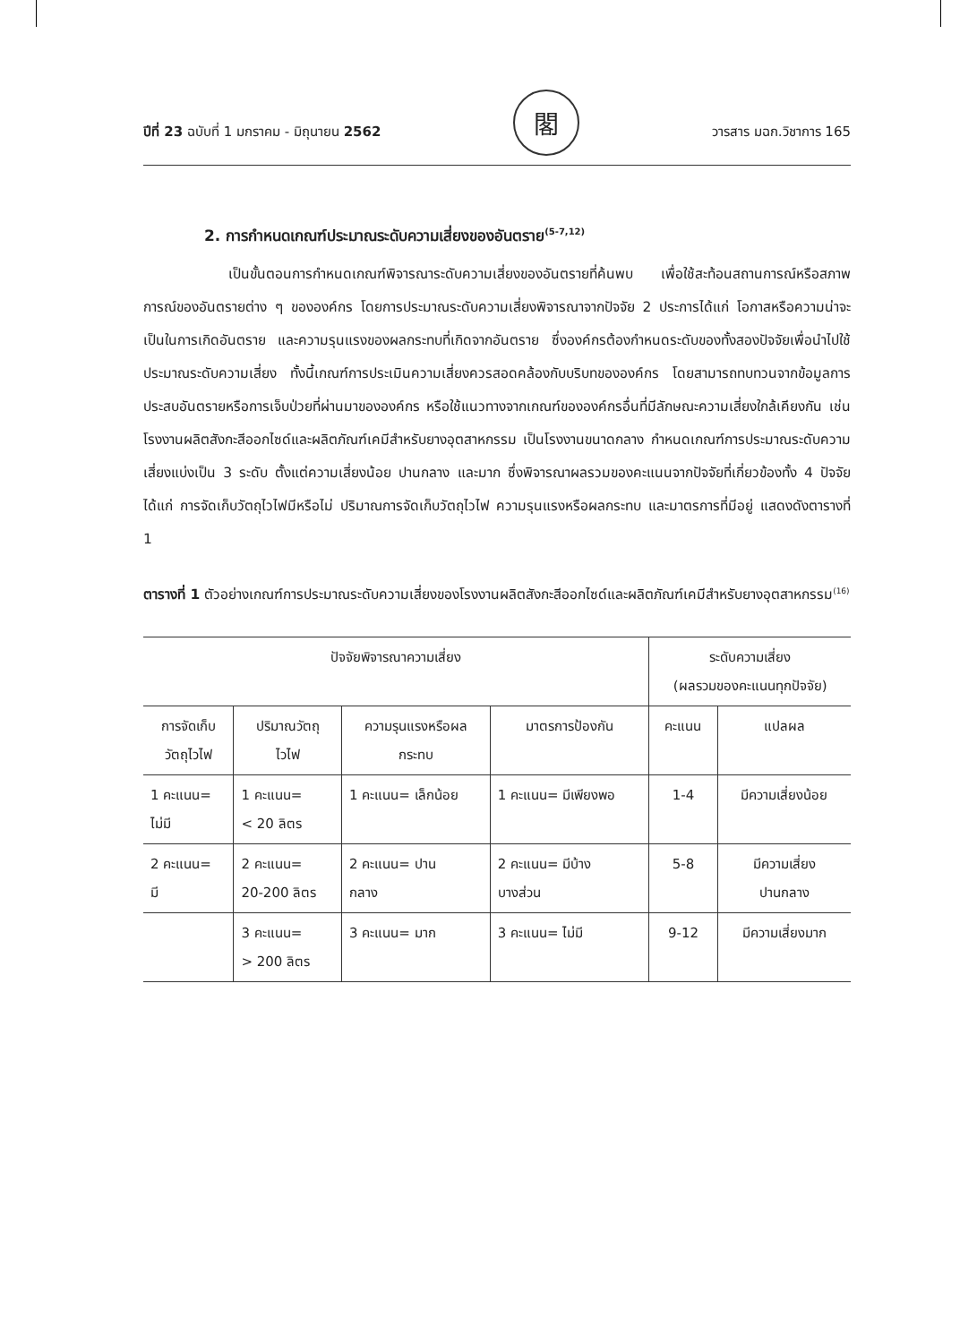ปีที่ 23 ฉบับที่ 1 มกราคม - มิถุนายน 2562
閣
วารสาร มฉก.วิชาการ 165
2. การกำหนดเกณฑ์ประมาณระดับความเสี่ยงของอันตราย<sup>(5-7,12)</sup>
เป็นขั้นตอนการกำหนดเกณฑ์พิจารณาระดับความเสี่ยงของอันตรายที่ค้นพบ เพื่อใช้สะท้อนสถานการณ์หรือสภาพการณ์ของอันตรายต่าง ๆ ขององค์กร โดยการประมาณระดับความเสี่ยงพิจารณาจากปัจจัย 2 ประการได้แก่ โอกาสหรือความน่าจะเป็นในการเกิดอันตราย และความรุนแรงของผลกระทบที่เกิดจากอันตราย ซึ่งองค์กรต้องกำหนดระดับของทั้งสองปัจจัยเพื่อนำไปใช้ประมาณระดับความเสี่ยง ทั้งนี้เกณฑ์การประเมินความเสี่ยงควรสอดคล้องกับบริบทขององค์กร โดยสามารถทบทวนจากข้อมูลการประสบอันตรายหรือการเจ็บป่วยที่ผ่านมาขององค์กร หรือใช้แนวทางจากเกณฑ์ขององค์กรอื่นที่มีลักษณะความเสี่ยงใกล้เคียงกัน เช่น โรงงานผลิตสังกะสีออกไซด์และผลิตภัณฑ์เคมีสำหรับยางอุตสาหกรรม เป็นโรงงานขนาดกลาง กำหนดเกณฑ์การประมาณระดับความเสี่ยงแบ่งเป็น 3 ระดับ ตั้งแต่ความเสี่ยงน้อย ปานกลาง และมาก ซึ่งพิจารณาผลรวมของคะแนนจากปัจจัยที่เกี่ยวข้องทั้ง 4 ปัจจัย ได้แก่ การจัดเก็บวัตถุไวไฟมีหรือไม่ ปริมาณการจัดเก็บวัตถุไวไฟ ความรุนแรงหรือผลกระทบ และมาตรการที่มีอยู่ แสดงดังตารางที่ 1
ตารางที่ 1 ตัวอย่างเกณฑ์การประมาณระดับความเสี่ยงของโรงงานผลิตสังกะสีออกไซด์และผลิตภัณฑ์เคมีสำหรับยางอุตสาหกรรม<sup>(16)</sup>
| ปัจจัยพิจารณาความเสี่ยง | | | | ระดับความเสี่ยง (ผลรวมของคะแนนทุกปัจจัย) | |
| --- | --- | --- | --- | --- | --- |
| การจัดเก็บ วัตถุไวไฟ | ปริมาณวัตถุ ไวไฟ | ความรุนแรงหรือผล กระทบ | มาตรการป้องกัน | คะแนน | แปลผล |
| 1 คะแนน= ไม่มี | 1 คะแนน= < 20 ลิตร | 1 คะแนน= เล็กน้อย | 1 คะแนน= มีเพียงพอ | 1-4 | มีความเสี่ยงน้อย |
| 2 คะแนน= มี | 2 คะแนน= 20-200 ลิตร | 2 คะแนน= ปาน กลาง | 2 คะแนน= มีบ้าง บางส่วน | 5-8 | มีความเสี่ยง ปานกลาง |
| | 3 คะแนน= > 200 ลิตร | 3 คะแนน= มาก | 3 คะแนน= ไม่มี | 9-12 | มีความเสี่ยงมาก |